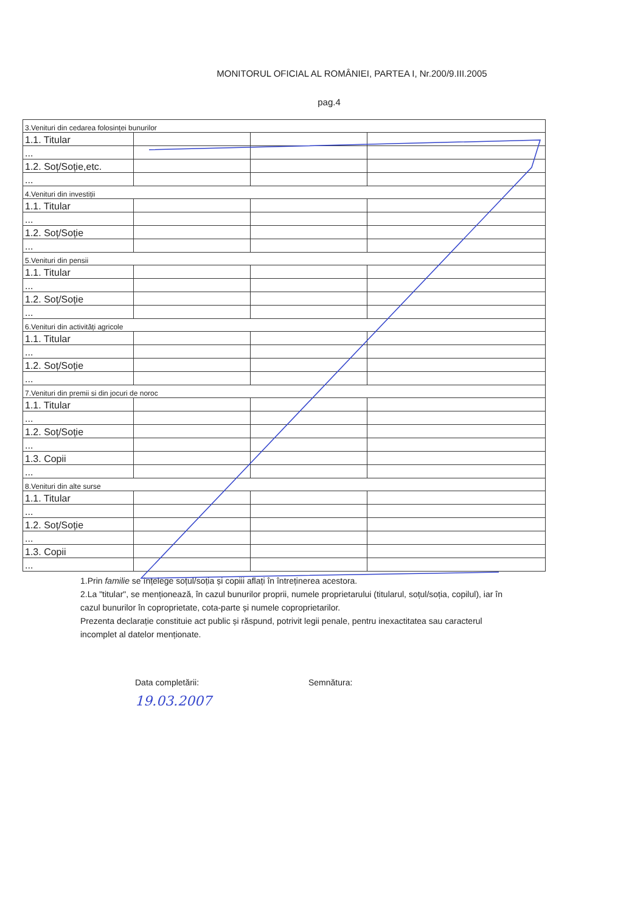MONITORUL OFICIAL AL ROMÂNIEI, PARTEA I, Nr.200/9.III.2005
pag.4
| 3.Venituri din cedarea folosinței bunurilor | | | |
| 1.1. Titular | | | |
| ... | | | |
| 1.2. Soț/Soție,etc. | | | |
| ... | | | |
| 4.Venituri din investiții | | | |
| 1.1. Titular | | | |
| ... | | | |
| 1.2. Soț/Soție | | | |
| ... | | | |
| 5.Venituri din pensii | | | |
| 1.1. Titular | | | |
| ... | | | |
| 1.2. Soț/Soție | | | |
| ... | | | |
| 6.Venituri din activități agricole | | | |
| 1.1. Titular | | | |
| ... | | | |
| 1.2. Soț/Soție | | | |
| ... | | | |
| 7.Venituri din premii si din jocuri de noroc | | | |
| 1.1. Titular | | | |
| ... | | | |
| 1.2. Soț/Soție | | | |
| ... | | | |
| 1.3. Copii | | | |
| ... | | | |
| 8.Venituri din alte surse | | | |
| 1.1. Titular | | | |
| ... | | | |
| 1.2. Soț/Soție | | | |
| ... | | | |
| 1.3. Copii | | | |
| ... | | | |
1.Prin familie se înțelege soțul/soția și copiii aflați în întreținerea acestora.
2.La "titular", se menționează, în cazul bunurilor proprii, numele proprietarului (titularul, soțul/soția, copilul), iar în cazul bunurilor în coproprietate, cota-parte și numele coproprietarilor.
Prezenta declarație constituie act public și răspund, potrivit legii penale, pentru inexactitatea sau caracterul incomplet al datelor menționate.
Data completării:
19.03.2007
Semnătura: